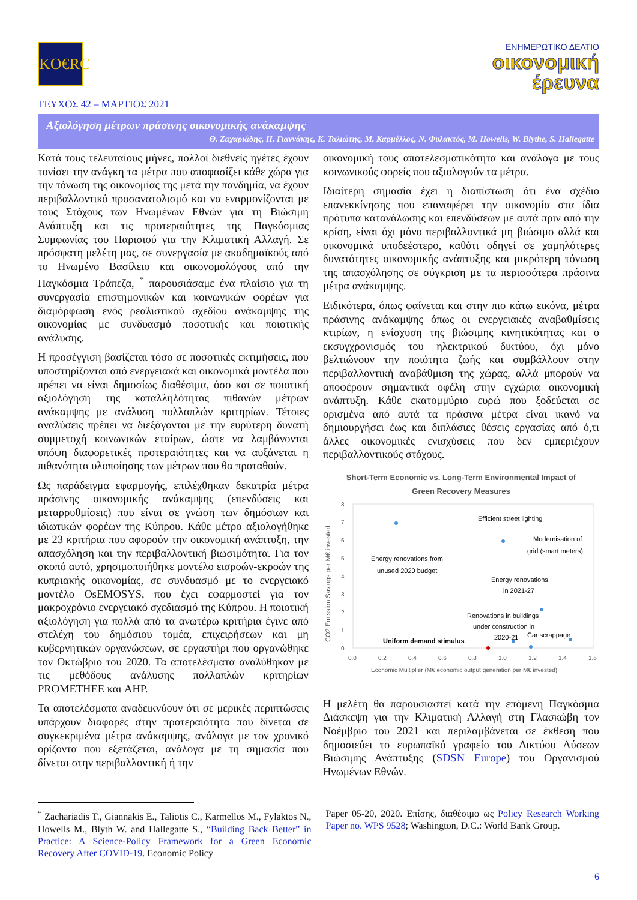KO€RC
ΕΝΗΜΕΡΩΤΙΚΟ ΔΕΛΤΙΟ
οικονομική
έρευνα
ΤΕΥΧΟΣ 42 – ΜΑΡΤΙΟΣ 2021
Αξιολόγηση μέτρων πράσινης οικονομικής ανάκαμψης
Θ. Ζαχαριάδης, Η. Γιαννάκης, Κ. Ταλιώτης, Μ. Καρμέλλος, Ν. Φυλακτός, M. Howells, W. Blythe, S. Hallegatte
Κατά τους τελευταίους μήνες, πολλοί διεθνείς ηγέτες έχουν τονίσει την ανάγκη τα μέτρα που αποφασίζει κάθε χώρα για την τόνωση της οικονομίας της μετά την πανδημία, να έχουν περιβαλλοντικό προσανατολισμό και να εναρμονίζονται με τους Στόχους των Ηνωμένων Εθνών για τη Βιώσιμη Ανάπτυξη και τις προτεραιότητες της Παγκόσμιας Συμφωνίας του Παρισιού για την Κλιματική Αλλαγή. Σε πρόσφατη μελέτη μας, σε συνεργασία με ακαδημαϊκούς από το Ηνωμένο Βασίλειο και οικονομολόγους από την Παγκόσμια Τράπεζα, <sup>*</sup> παρουσιάσαμε ένα πλαίσιο για τη συνεργασία επιστημονικών και κοινωνικών φορέων για διαμόρφωση ενός ρεαλιστικού σχεδίου ανάκαμψης της οικονομίας με συνδυασμό ποσοτικής και ποιοτικής ανάλυσης.
Η προσέγγιση βασίζεται τόσο σε ποσοτικές εκτιμήσεις, που υποστηρίζονται από ενεργειακά και οικονομικά μοντέλα που πρέπει να είναι δημοσίως διαθέσιμα, όσο και σε ποιοτική αξιολόγηση της καταλληλότητας πιθανών μέτρων ανάκαμψης με ανάλυση πολλαπλών κριτηρίων. Τέτοιες αναλύσεις πρέπει να διεξάγονται με την ευρύτερη δυνατή συμμετοχή κοινωνικών εταίρων, ώστε να λαμβάνονται υπόψη διαφορετικές προτεραιότητες και να αυξάνεται η πιθανότητα υλοποίησης των μέτρων που θα προταθούν.
Ως παράδειγμα εφαρμογής, επιλέχθηκαν δεκατρία μέτρα πράσινης οικονομικής ανάκαμψης (επενδύσεις και μεταρρυθμίσεις) που είναι σε γνώση των δημόσιων και ιδιωτικών φορέων της Κύπρου. Κάθε μέτρο αξιολογήθηκε με 23 κριτήρια που αφορούν την οικονομική ανάπτυξη, την απασχόληση και την περιβαλλοντική βιωσιμότητα. Για τον σκοπό αυτό, χρησιμοποιήθηκε μοντέλο εισροών-εκροών της κυπριακής οικονομίας, σε συνδυασμό με το ενεργειακό μοντέλο OsEMOSYS, που έχει εφαρμοστεί για τον μακροχρόνιο ενεργειακό σχεδιασμό της Κύπρου. Η ποιοτική αξιολόγηση για πολλά από τα ανωτέρω κριτήρια έγινε από στελέχη του δημόσιου τομέα, επιχειρήσεων και μη κυβερνητικών οργανώσεων, σε εργαστήρι που οργανώθηκε τον Οκτώβριο του 2020. Τα αποτελέσματα αναλύθηκαν με τις μεθόδους ανάλυσης πολλαπλών κριτηρίων PROMETHEE και AHP.
Τα αποτελέσματα αναδεικνύουν ότι σε μερικές περιπτώσεις υπάρχουν διαφορές στην προτεραιότητα που δίνεται σε συγκεκριμένα μέτρα ανάκαμψης, ανάλογα με τον χρονικό ορίζοντα που εξετάζεται, ανάλογα με τη σημασία που δίνεται στην περιβαλλοντική ή την
οικονομική τους αποτελεσματικότητα και ανάλογα με τους κοινωνικούς φορείς που αξιολογούν τα μέτρα.
Ιδιαίτερη σημασία έχει η διαπίστωση ότι ένα σχέδιο επανεκκίνησης που επαναφέρει την οικονομία στα ίδια πρότυπα κατανάλωσης και επενδύσεων με αυτά πριν από την κρίση, είναι όχι μόνο περιβαλλοντικά μη βιώσιμο αλλά και οικονομικά υποδεέστερο, καθότι οδηγεί σε χαμηλότερες δυνατότητες οικονομικής ανάπτυξης και μικρότερη τόνωση της απασχόλησης σε σύγκριση με τα περισσότερα πράσινα μέτρα ανάκαμψης.
Ειδικότερα, όπως φαίνεται και στην πιο κάτω εικόνα, μέτρα πράσινης ανάκαμψης όπως οι ενεργειακές αναβαθμίσεις κτιρίων, η ενίσχυση της βιώσιμης κινητικότητας και ο εκσυγχρονισμός του ηλεκτρικού δικτύου, όχι μόνο βελτιώνουν την ποιότητα ζωής και συμβάλλουν στην περιβαλλοντική αναβάθμιση της χώρας, αλλά μπορούν να αποφέρουν σημαντικά οφέλη στην εγχώρια οικονομική ανάπτυξη. Κάθε εκατομμύριο ευρώ που ξοδεύεται σε ορισμένα από αυτά τα πράσινα μέτρα είναι ικανό να δημιουργήσει έως και διπλάσιες θέσεις εργασίας από ό,τι άλλες οικονομικές ενισχύσεις που δεν εμπεριέχουν περιβαλλοντικούς στόχους.
Short-Term Economic vs. Long-Term Environmental Impact of
Green Recovery Measures
CO2 Emission Savings per M€ invested
0
1
2
3
4
5
6
7
8
0.0
0.2
0.4
0.6
0.8
1.0
1.2
1.4
1.6
Economic Multiplier (M€ economic output generation per M€ invested)
Efficient street lighting
Modernisation of
grid (smart meters)
Energy renovations from
unused 2020 budget
Energy renovations
in 2021-27
Renovations in buildings
under construction in
2020-21
Car scrappage
Uniform demand stimulus
Η μελέτη θα παρουσιαστεί κατά την επόμενη Παγκόσμια Διάσκεψη για την Κλιματική Αλλαγή στη Γλασκώβη τον Νοέμβριο του 2021 και περιλαμβάνεται σε έκθεση που δημοσιεύει το ευρωπαϊκό γραφείο του Δικτύου Λύσεων Βιώσιμης Ανάπτυξης (SDSN Europe) του Οργανισμού Ηνωμένων Εθνών.
<sup>*</sup> Zachariadis T., Giannakis E., Taliotis C., Karmellos M., Fylaktos N., Howells M., Blyth W. and Hallegatte S., “Building Back Better” in Practice: A Science-Policy Framework for a Green Economic Recovery After COVID-19. Economic Policy
Paper 05-20, 2020. Επίσης, διαθέσιμο ως Policy Research Working Paper no. WPS 9528; Washington, D.C.: World Bank Group.
6